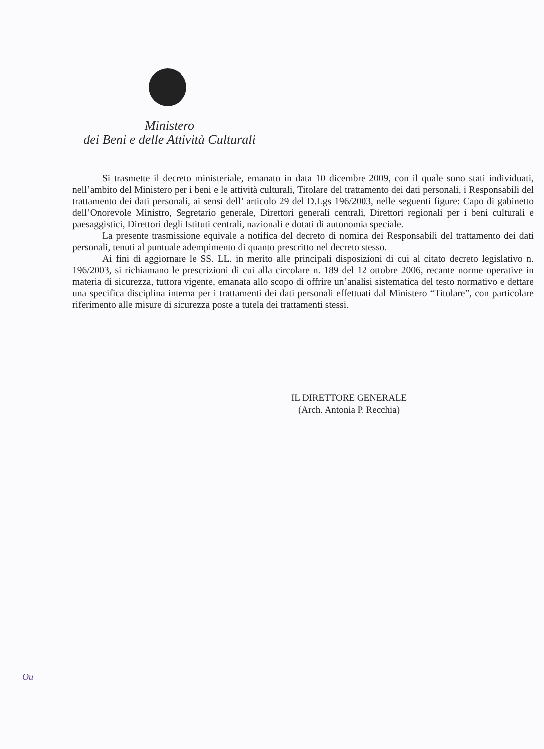Ministero
dei Beni e delle Attività Culturali
Si trasmette il decreto ministeriale, emanato in data 10 dicembre 2009, con il quale sono stati individuati, nell’ambito del Ministero per i beni e le attività culturali, Titolare del trattamento dei dati personali, i Responsabili del trattamento dei dati personali, ai sensi dell’ articolo 29 del D.Lgs 196/2003, nelle seguenti figure: Capo di gabinetto dell’Onorevole Ministro, Segretario generale, Direttori generali centrali, Direttori regionali per i beni culturali e paesaggistici, Direttori degli Istituti centrali, nazionali e dotati di autonomia speciale.
La presente trasmissione equivale a notifica del decreto di nomina dei Responsabili del trattamento dei dati personali, tenuti al puntuale adempimento di quanto prescritto nel decreto stesso.
Ai fini di aggiornare le SS. LL. in merito alle principali disposizioni di cui al citato decreto legislativo n. 196/2003, si richiamano le prescrizioni di cui alla circolare n. 189 del 12 ottobre 2006, recante norme operative in materia di sicurezza, tuttora vigente, emanata allo scopo di offrire un’analisi sistematica del testo normativo e dettare una specifica disciplina interna per i trattamenti dei dati personali effettuati dal Ministero “Titolare”, con particolare riferimento alle misure di sicurezza poste a tutela dei trattamenti stessi.
IL DIRETTORE GENERALE
(Arch. Antonia P. Recchia)
Ou